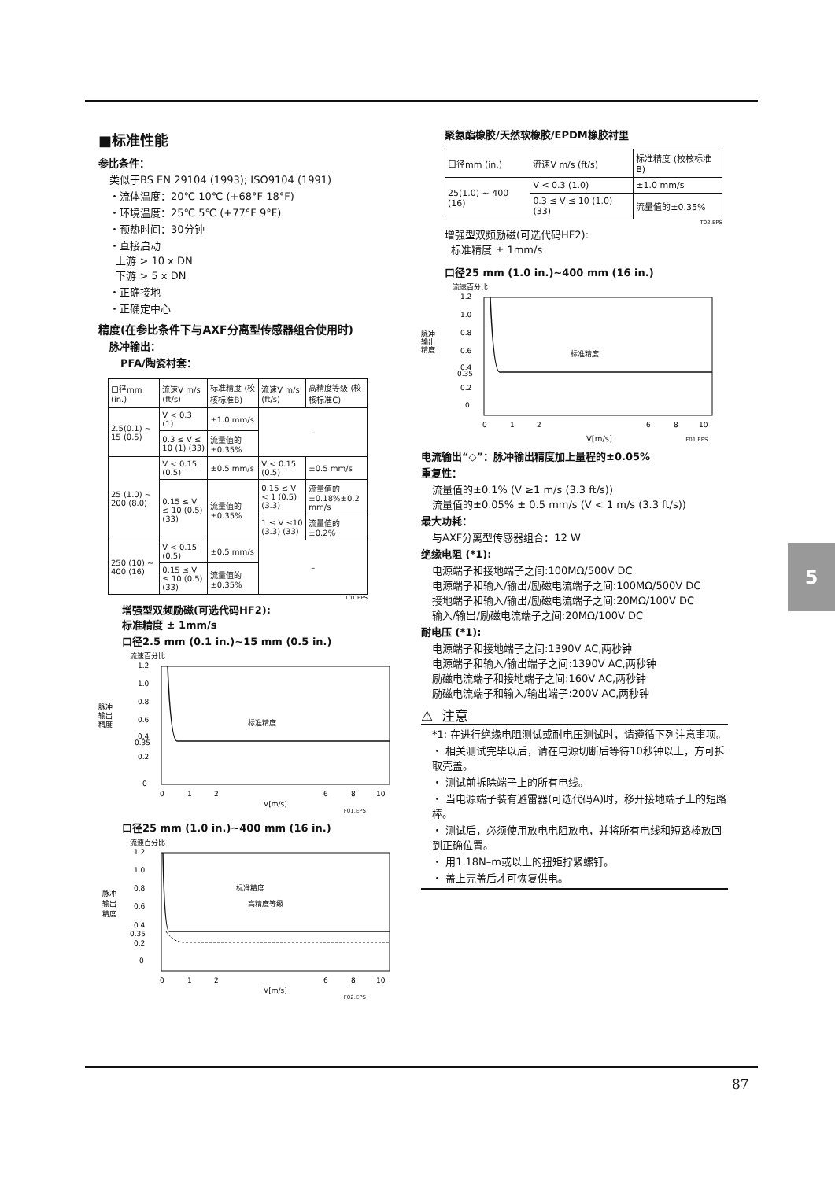■标准性能
参比条件：
类似于BS EN 29104 (1993); ISO9104 (1991)
・流体温度：20℃ 10℃ (+68°F 18°F)
・环境温度：25℃ 5℃ (+77°F 9°F)
・预热时间：30分钟
・直接启动
上游 > 10 x DN
下游 > 5 x DN
・正确接地
・正确定中心
精度(在参比条件下与AXF分离型传感器组合使用时)
脉冲输出：
PFA/陶瓷衬套：
| 口径mm (in.) | 流速V m/s (ft/s) | 标准精度 (校核标准B) | 流速V m/s (ft/s) | 高精度等级 (校核标准C) |
| --- | --- | --- | --- | --- |
| 2.5(0.1) ~ 15 (0.5) | V < 0.3 (1) | ±1.0 mm/s | – | |
| | 0.3 ≤ V ≤ 10 (1) (33) | 流量值的 ±0.35% | | |
| 25 (1.0) ~ 200 (8.0) | V < 0.15 (0.5) | ±0.5 mm/s | V < 0.15 (0.5) | ±0.5 mm/s |
| | 0.15 ≤ V ≤ 10 (0.5) (33) | 流量值的 ±0.35% | 0.15 ≤ V < 1 (0.5) (3.3) | 流量值的 ±0.18%±0.2 mm/s |
| | | | 1 ≤ V ≤10 (3.3) (33) | 流量值的±0.2% |
| 250 (10) ~ 400 (16) | V < 0.15 (0.5) | ±0.5 mm/s | – | |
| | 0.15 ≤ V ≤ 10 (0.5) (33) | 流量值的 ±0.35% | | |
T01.EPS
增强型双频励磁(可选代码HF2):
标准精度 ± 1mm/s
口径2.5 mm (0.1 in.)~15 mm (0.5 in.)
流速百分比
脉冲
输出
精度
1.2
1.0
0.8
0.6
0.4
0.35
0.2
0
标准精度
0
1
2
6
8
10
V[m/s]
F01.EPS
口径25 mm (1.0 in.)~400 mm (16 in.)
流速百分比
脉冲
输出
精度
1.2
1.0
0.8
0.6
0.4
0.35
0.2
0
标准精度
高精度等级
0
1
2
6
8
10
V[m/s]
F02.EPS
聚氨酯橡胶/天然软橡胶/EPDM橡胶衬里
| 口径mm (in.) | 流速V m/s (ft/s) | 标准精度 (校核标准B) |
| --- | --- | --- |
| 25(1.0) ~ 400 (16) | V < 0.3 (1.0) | ±1.0 mm/s |
| | 0.3 ≤ V ≤ 10 (1.0) (33) | 流量值的±0.35% |
T02.EPS
增强型双频励磁(可选代码HF2):
标准精度 ± 1mm/s
口径25 mm (1.0 in.)~400 mm (16 in.)
流速百分比
脉冲
输出
精度
1.2
1.0
0.8
0.6
0.4
0.35
0.2
0
标准精度
0
1
2
6
8
10
V[m/s] F01.EPS
电流输出“◇”：脉冲输出精度加上量程的±0.05%
重复性：
流量值的±0.1% (V ≥1 m/s (3.3 ft/s))
流量值的±0.05% ± 0.5 mm/s (V < 1 m/s (3.3 ft/s))
最大功耗：
与AXF分离型传感器组合：12 W
绝缘电阻 (*1):
电源端子和接地端子之间:100MΩ/500V DC
电源端子和输入/输出/励磁电流端子之间:100MΩ/500V DC
接地端子和输入/输出/励磁电流端子之间:20MΩ/100V DC
输入/输出/励磁电流端子之间:20MΩ/100V DC
耐电压 (*1):
电源端子和接地端子之间:1390V AC,两秒钟
电源端子和输入/输出端子之间:1390V AC,两秒钟
励磁电流端子和接地端子之间:160V AC,两秒钟
励磁电流端子和输入/输出端子:200V AC,两秒钟
⚠ 注意
*1: 在进行绝缘电阻测试或耐电压测试时，请遵循下列注意事项。
・ 相关测试完毕以后，请在电源切断后等待10秒钟以上，方可拆取壳盖。
・ 测试前拆除端子上的所有电线。
・ 当电源端子装有避雷器(可选代码A)时，移开接地端子上的短路棒。
・ 测试后，必须使用放电电阻放电，并将所有电线和短路棒放回到正确位置。
・ 用1.18N–m或以上的扭矩拧紧螺钉。
・ 盖上壳盖后才可恢复供电。
5
87